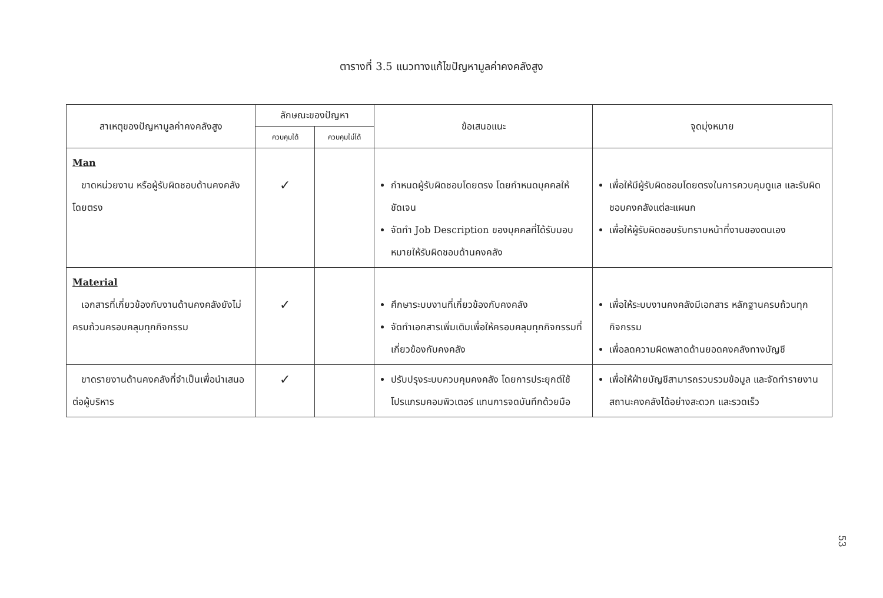ตารางที่ 3.5 แนวทางแก้ไขปัญหามูลค่าคงคลังสูง
| สาเหตุของปัญหามูลค่าคงคลังสูง | ลักษณะของปัญหา | | ข้อเสนอแนะ | จุดมุ่งหมาย |
| --- | --- | --- | --- | --- |
| | ควบคุมได้ | ควบคุมไม่ได้ | | |
| Man ขาดหน่วยงาน หรือผู้รับผิดชอบด้านคงคลังโดยตรง | ✓ | | กำหนดผู้รับผิดชอบโดยตรง โดยกำหนดบุคคลให้ชัดเจน จัดทำ Job Description ของบุคคลที่ได้รับมอบหมายให้รับผิดชอบด้านคงคลัง | เพื่อให้มีผู้รับผิดชอบโดยตรงในการควบคุมดูแล และรับผิดชอบคงคลังแต่ละแผนก เพื่อให้ผู้รับผิดชอบรับทราบหน้าที่งานของตนเอง |
| Material เอกสารที่เกี่ยวข้องกับงานด้านคงคลังยังไม่ครบถ้วนครอบคลุมทุกกิจกรรม | ✓ | | ศึกษาระบบงานที่เกี่ยวข้องกับคงคลัง จัดทำเอกสารเพิ่มเติมเพื่อให้ครอบคลุมทุกกิจกรรมที่เกี่ยวข้องกับคงคลัง | เพื่อให้ระบบงานคงคลังมีเอกสาร หลักฐานครบถ้วนทุกกิจกรรม เพื่อลดความผิดพลาดด้านยอดคงคลังทางบัญชี |
| ขาดรายงานด้านคงคลังที่จำเป็นเพื่อนำเสนอต่อผู้บริหาร | ✓ | | ปรับปรุงระบบควบคุมคงคลัง โดยการประยุกต์ใช้โปรแกรมคอมพิวเตอร์ แทนการจดบันทึกด้วยมือ | เพื่อให้ฝ่ายบัญชีสามารถรวบรวมข้อมูล และจัดทำรายงานสถานะคงคลังได้อย่างสะดวก และรวดเร็ว |
53